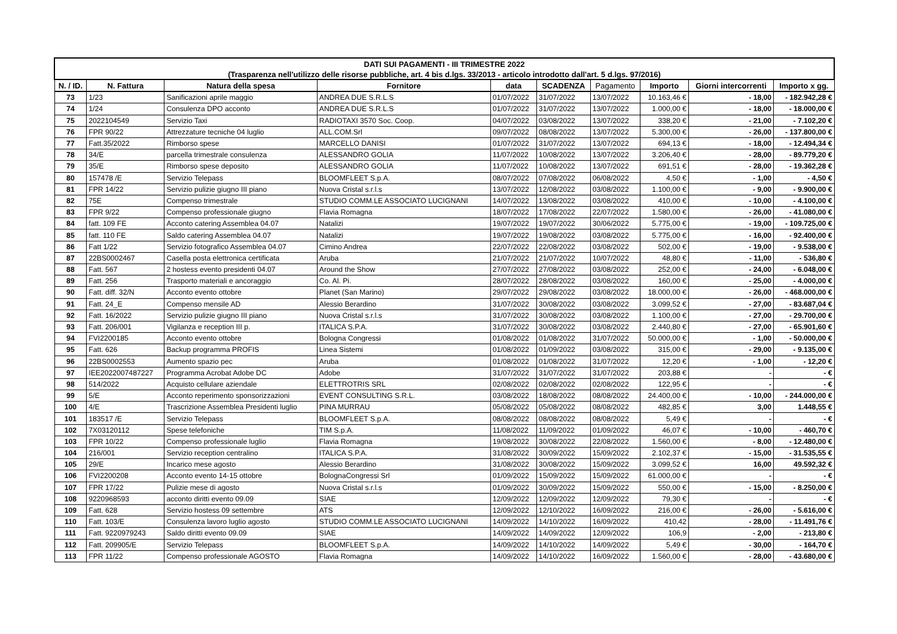| DATI SUI PAGAMENTI - III TRIMESTRE 2022 | | | | | | | | | |
| (Trasparenza nell'utilizzo delle risorse pubbliche, art. 4 bis d.lgs. 33/2013 - articolo introdotto dall'art. 5 d.lgs. 97/2016) | | | | | | | | | |
| N. / ID. | N. Fattura | Natura della spesa | Fornitore | data | SCADENZA | Pagamento | Importo | Giorni intercorrenti | Importo x gg. |
| 73 | 1/23 | Sanificazioni aprile maggio | ANDREA DUE S.R.L.S | 01/07/2022 | 31/07/2022 | 13/07/2022 | 10.163,46 € | - 18,00 | - 182.942,28 € |
| 74 | 1/24 | Consulenza DPO acconto | ANDREA DUE S.R.L.S | 01/07/2022 | 31/07/2022 | 13/07/2022 | 1.000,00 € | - 18,00 | - 18.000,00 € |
| 75 | 2022104549 | Servizio Taxi | RADIOTAXI 3570 Soc. Coop. | 04/07/2022 | 03/08/2022 | 13/07/2022 | 338,20 € | - 21,00 | - 7.102,20 € |
| 76 | FPR 90/22 | Attrezzature tecniche 04 luglio | ALL.COM.Srl | 09/07/2022 | 08/08/2022 | 13/07/2022 | 5.300,00 € | - 26,00 | - 137.800,00 € |
| 77 | Fatt.35/2022 | Rimborso spese | MARCELLO DANISI | 01/07/2022 | 31/07/2022 | 13/07/2022 | 694,13 € | - 18,00 | - 12.494,34 € |
| 78 | 34/E | parcella trimestrale consulenza | ALESSANDRO GOLIA | 11/07/2022 | 10/08/2022 | 13/07/2022 | 3.206,40 € | - 28,00 | - 89.779,20 € |
| 79 | 35/E | Rimborso spese deposito | ALESSANDRO GOLIA | 11/07/2022 | 10/08/2022 | 13/07/2022 | 691,51 € | - 28,00 | - 19.362,28 € |
| 80 | 157478 /E | Servizio Telepass | BLOOMFLEET S.p.A. | 08/07/2022 | 07/08/2022 | 06/08/2022 | 4,50 € | - 1,00 | - 4,50 € |
| 81 | FPR 14/22 | Servizio pulizie giugno III piano | Nuova Cristal s.r.l.s | 13/07/2022 | 12/08/2022 | 03/08/2022 | 1.100,00 € | - 9,00 | - 9.900,00 € |
| 82 | 75E | Compenso trimestrale | STUDIO COMM.LE ASSOCIATO LUCIGNANI | 14/07/2022 | 13/08/2022 | 03/08/2022 | 410,00 € | - 10,00 | - 4.100,00 € |
| 83 | FPR 9/22 | Compenso professionale giugno | Flavia Romagna | 18/07/2022 | 17/08/2022 | 22/07/2022 | 1.580,00 € | - 26,00 | - 41.080,00 € |
| 84 | fatt. 109 FE | Acconto catering Assemblea 04.07 | Natalizi | 19/07/2022 | 19/07/2022 | 30/06/2022 | 5.775,00 € | - 19,00 | - 109.725,00 € |
| 85 | fatt. 110 FE | Saldo catering Assemblea 04.07 | Natalizi | 19/07/2022 | 19/08/2022 | 03/08/2022 | 5.775,00 € | - 16,00 | - 92.400,00 € |
| 86 | Fatt 1/22 | Servizio fotografico Assemblea 04.07 | Cimino Andrea | 22/07/2022 | 22/08/2022 | 03/08/2022 | 502,00 € | - 19,00 | - 9.538,00 € |
| 87 | 22BS0002467 | Casella posta elettronica certificata | Aruba | 21/07/2022 | 21/07/2022 | 10/07/2022 | 48,80 € | - 11,00 | - 536,80 € |
| 88 | Fatt. 567 | 2 hostess evento presidenti 04.07 | Around the Show | 27/07/2022 | 27/08/2022 | 03/08/2022 | 252,00 € | - 24,00 | - 6.048,00 € |
| 89 | Fatt. 256 | Trasporto materiali e ancoraggio | Co. Al. Pi. | 28/07/2022 | 28/08/2022 | 03/08/2022 | 160,00 € | - 25,00 | - 4.000,00 € |
| 90 | Fatt. diff. 32/N | Acconto evento ottobre | Planet (San Marino) | 29/07/2022 | 29/08/2022 | 03/08/2022 | 18.000,00 € | - 26,00 | - 468.000,00 € |
| 91 | Fatt. 24_E | Compenso mensile AD | Alessio Berardino | 31/07/2022 | 30/08/2022 | 03/08/2022 | 3.099,52 € | - 27,00 | - 83.687,04 € |
| 92 | Fatt. 16/2022 | Servizio pulizie giugno III piano | Nuova Cristal s.r.l.s | 31/07/2022 | 30/08/2022 | 03/08/2022 | 1.100,00 € | - 27,00 | - 29.700,00 € |
| 93 | Fatt. 206/001 | Vigilanza e reception III p. | ITALICA S.P.A. | 31/07/2022 | 30/08/2022 | 03/08/2022 | 2.440,80 € | - 27,00 | - 65.901,60 € |
| 94 | FVI2200185 | Acconto evento ottobre | Bologna Congressi | 01/08/2022 | 01/08/2022 | 31/07/2022 | 50.000,00 € | - 1,00 | - 50.000,00 € |
| 95 | Fatt. 626 | Backup programma PROFIS | Linea Sistemi | 01/08/2022 | 01/09/2022 | 03/08/2022 | 315,00 € | - 29,00 | - 9.135,00 € |
| 96 | 22BS0002553 | Aumento spazio pec | Aruba | 01/08/2022 | 01/08/2022 | 31/07/2022 | 12,20 € | - 1,00 | - 12,20 € |
| 97 | IEE2022007487227 | Programma Acrobat Adobe DC | Adobe | 31/07/2022 | 31/07/2022 | 31/07/2022 | 203,88 € | - | - € |
| 98 | 514/2022 | Acquisto cellulare aziendale | ELETTROTRIS SRL | 02/08/2022 | 02/08/2022 | 02/08/2022 | 122,95 € | - | - € |
| 99 | 5/E | Acconto reperimento sponsorizzazioni | EVENT CONSULTING S.R.L. | 03/08/2022 | 18/08/2022 | 08/08/2022 | 24.400,00 € | - 10,00 | - 244.000,00 € |
| 100 | 4/E | Trascrizione Assemblea Presidenti luglio | PINA MURRAU | 05/08/2022 | 05/08/2022 | 08/08/2022 | 482,85 € | 3,00 | 1.448,55 € |
| 101 | 183517 /E | Servizio Telepass | BLOOMFLEET S.p.A. | 08/08/2022 | 08/08/2022 | 08/08/2022 | 5,49 € | - | - € |
| 102 | 7X03120112 | Spese telefoniche | TIM S.p.A. | 11/08/2022 | 11/09/2022 | 01/09/2022 | 46,07 € | - 10,00 | - 460,70 € |
| 103 | FPR 10/22 | Compenso professionale luglio | Flavia Romagna | 19/08/2022 | 30/08/2022 | 22/08/2022 | 1.560,00 € | - 8,00 | - 12.480,00 € |
| 104 | 216/001 | Servizio reception centralino | ITALICA S.P.A. | 31/08/2022 | 30/09/2022 | 15/09/2022 | 2.102,37 € | - 15,00 | - 31.535,55 € |
| 105 | 29/E | Incarico mese agosto | Alessio Berardino | 31/08/2022 | 30/08/2022 | 15/09/2022 | 3.099,52 € | 16,00 | 49.592,32 € |
| 106 | FVI2200208 | Acconto evento 14-15 ottobre | BolognaCongressi Srl | 01/09/2022 | 15/09/2022 | 15/09/2022 | 61.000,00 € | - | - € |
| 107 | FPR 17/22 | Pulizie mese di agosto | Nuova Cristal s.r.l.s | 01/09/2022 | 30/09/2022 | 15/09/2022 | 550,00 € | - 15,00 | - 8.250,00 € |
| 108 | 9220968593 | acconto diritti evento 09.09 | SIAE | 12/09/2022 | 12/09/2022 | 12/09/2022 | 79,30 € | - | - € |
| 109 | Fatt. 628 | Servizio hostess 09 settembre | ATS | 12/09/2022 | 12/10/2022 | 16/09/2022 | 216,00 € | - 26,00 | - 5.616,00 € |
| 110 | Fatt. 103/E | Consulenza lavoro luglio agosto | STUDIO COMM.LE ASSOCIATO LUCIGNANI | 14/09/2022 | 14/10/2022 | 16/09/2022 | 410,42 | - 28,00 | - 11.491,76 € |
| 111 | Fatt. 9220979243 | Saldo diritti evento 09.09 | SIAE | 14/09/2022 | 14/09/2022 | 12/09/2022 | 106,9 | - 2,00 | - 213,80 € |
| 112 | Fatt. 209905/E | Servizio Telepass | BLOOMFLEET S.p.A. | 14/09/2022 | 14/10/2022 | 14/09/2022 | 5,49 € | - 30,00 | - 164,70 € |
| 113 | FPR 11/22 | Compenso professionale AGOSTO | Flavia Romagna | 14/09/2022 | 14/10/2022 | 16/09/2022 | 1.560,00 € | - 28,00 | - 43.680,00 € |